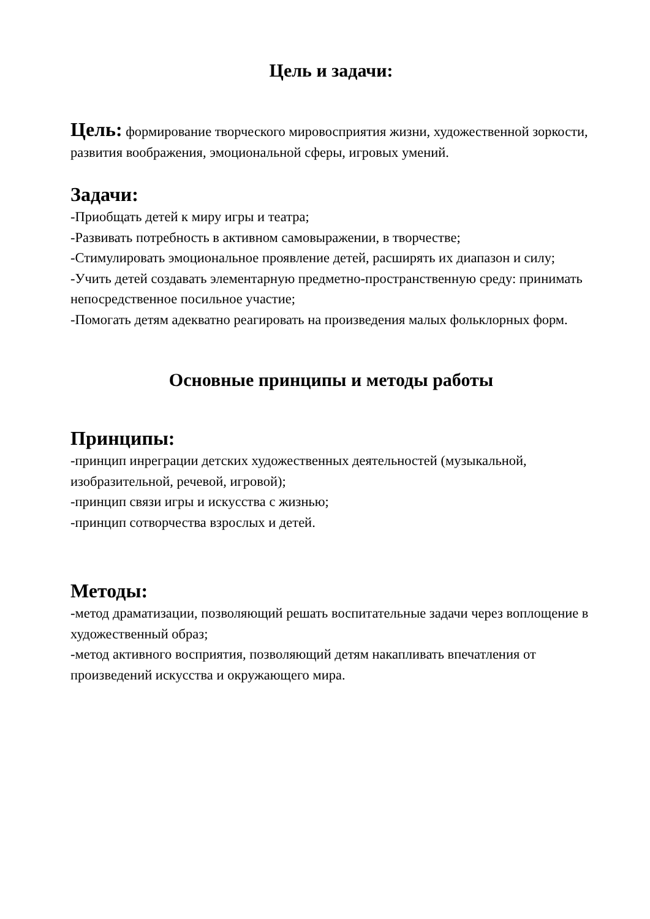Цель и задачи:
Цель: формирование творческого мировосприятия жизни, художественной зоркости, развития воображения, эмоциональной сферы, игровых умений.
Задачи:
-Приобщать детей к миру игры и театра;
-Развивать потребность в активном самовыражении, в творчестве;
-Стимулировать эмоциональное проявление детей, расширять их диапазон и силу;
-Учить детей создавать элементарную предметно-пространственную среду: принимать непосредственное посильное участие;
-Помогать детям адекватно реагировать на произведения малых фольклорных форм.
Основные принципы и методы работы
Принципы:
-принцип инреграции детских художественных деятельностей (музыкальной, изобразительной, речевой, игровой);
-принцип связи игры и искусства с жизнью;
-принцип сотворчества взрослых и детей.
Методы:
-метод драматизации, позволяющий решать воспитательные задачи через воплощение в художественный образ;
-метод активного восприятия, позволяющий детям накапливать впечатления от произведений искусства и окружающего мира.